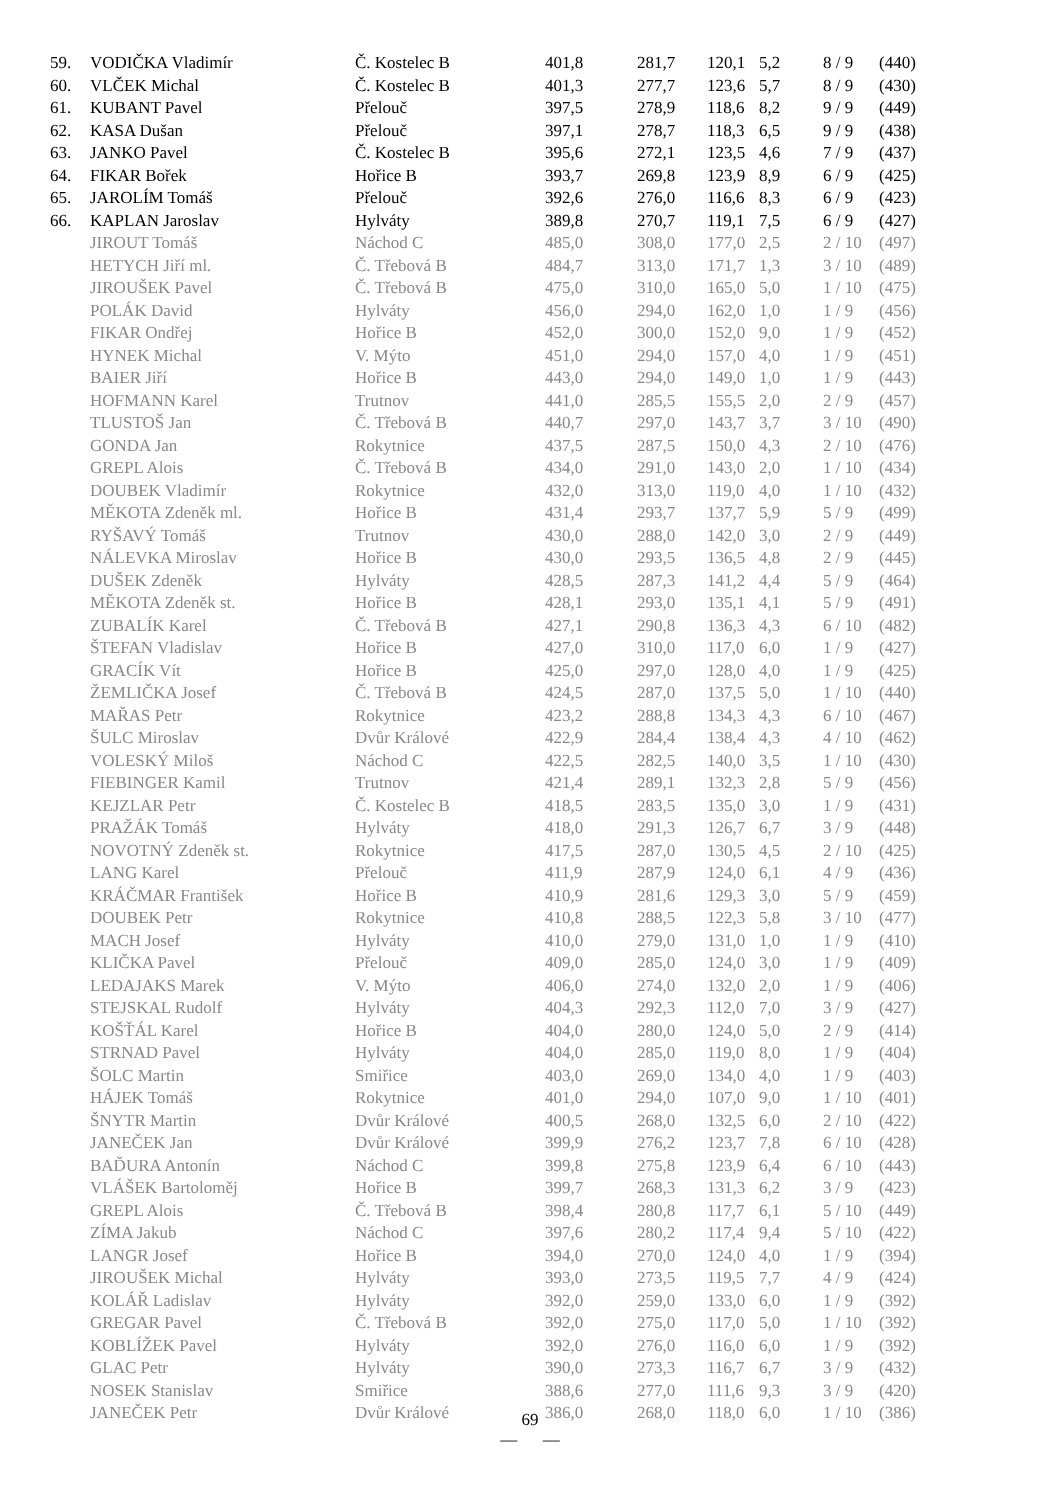| 59. | VODIČKA Vladimír | Č. Kostelec B | 401,8 | 281,7 | 120,1 | 5,2 | 8 / 9 | (440) |
| 60. | VLČEK Michal | Č. Kostelec B | 401,3 | 277,7 | 123,6 | 5,7 | 8 / 9 | (430) |
| 61. | KUBANT Pavel | Přelouč | 397,5 | 278,9 | 118,6 | 8,2 | 9 / 9 | (449) |
| 62. | KASA Dušan | Přelouč | 397,1 | 278,7 | 118,3 | 6,5 | 9 / 9 | (438) |
| 63. | JANKO Pavel | Č. Kostelec B | 395,6 | 272,1 | 123,5 | 4,6 | 7 / 9 | (437) |
| 64. | FIKAR Bořek | Hořice B | 393,7 | 269,8 | 123,9 | 8,9 | 6 / 9 | (425) |
| 65. | JAROLÍM Tomáš | Přelouč | 392,6 | 276,0 | 116,6 | 8,3 | 6 / 9 | (423) |
| 66. | KAPLAN Jaroslav | Hylváty | 389,8 | 270,7 | 119,1 | 7,5 | 6 / 9 | (427) |
| | JIROUT Tomáš | Náchod C | 485,0 | 308,0 | 177,0 | 2,5 | 2 / 10 | (497) |
| | HETYCH Jiří ml. | Č. Třebová B | 484,7 | 313,0 | 171,7 | 1,3 | 3 / 10 | (489) |
| | JIROUŠEK Pavel | Č. Třebová B | 475,0 | 310,0 | 165,0 | 5,0 | 1 / 10 | (475) |
| | POLÁK David | Hylváty | 456,0 | 294,0 | 162,0 | 1,0 | 1 / 9 | (456) |
| | FIKAR Ondřej | Hořice B | 452,0 | 300,0 | 152,0 | 9,0 | 1 / 9 | (452) |
| | HYNEK Michal | V. Mýto | 451,0 | 294,0 | 157,0 | 4,0 | 1 / 9 | (451) |
| | BAIER Jiří | Hořice B | 443,0 | 294,0 | 149,0 | 1,0 | 1 / 9 | (443) |
| | HOFMANN Karel | Trutnov | 441,0 | 285,5 | 155,5 | 2,0 | 2 / 9 | (457) |
| | TLUSTOŠ Jan | Č. Třebová B | 440,7 | 297,0 | 143,7 | 3,7 | 3 / 10 | (490) |
| | GONDA Jan | Rokytnice | 437,5 | 287,5 | 150,0 | 4,3 | 2 / 10 | (476) |
| | GREPL Alois | Č. Třebová B | 434,0 | 291,0 | 143,0 | 2,0 | 1 / 10 | (434) |
| | DOUBEK Vladimír | Rokytnice | 432,0 | 313,0 | 119,0 | 4,0 | 1 / 10 | (432) |
| | MĚKOTA Zdeněk ml. | Hořice B | 431,4 | 293,7 | 137,7 | 5,9 | 5 / 9 | (499) |
| | RYŠAVÝ Tomáš | Trutnov | 430,0 | 288,0 | 142,0 | 3,0 | 2 / 9 | (449) |
| | NÁLEVKA Miroslav | Hořice B | 430,0 | 293,5 | 136,5 | 4,8 | 2 / 9 | (445) |
| | DUŠEK Zdeněk | Hylváty | 428,5 | 287,3 | 141,2 | 4,4 | 5 / 9 | (464) |
| | MĚKOTA Zdeněk st. | Hořice B | 428,1 | 293,0 | 135,1 | 4,1 | 5 / 9 | (491) |
| | ZUBALÍK Karel | Č. Třebová B | 427,1 | 290,8 | 136,3 | 4,3 | 6 / 10 | (482) |
| | ŠTEFAN Vladislav | Hořice B | 427,0 | 310,0 | 117,0 | 6,0 | 1 / 9 | (427) |
| | GRACÍK Vít | Hořice B | 425,0 | 297,0 | 128,0 | 4,0 | 1 / 9 | (425) |
| | ŽEMLIČKA Josef | Č. Třebová B | 424,5 | 287,0 | 137,5 | 5,0 | 1 / 10 | (440) |
| | MAŘAS Petr | Rokytnice | 423,2 | 288,8 | 134,3 | 4,3 | 6 / 10 | (467) |
| | ŠULC Miroslav | Dvůr Králové | 422,9 | 284,4 | 138,4 | 4,3 | 4 / 10 | (462) |
| | VOLESKÝ Miloš | Náchod C | 422,5 | 282,5 | 140,0 | 3,5 | 1 / 10 | (430) |
| | FIEBINGER Kamil | Trutnov | 421,4 | 289,1 | 132,3 | 2,8 | 5 / 9 | (456) |
| | KEJZLAR Petr | Č. Kostelec B | 418,5 | 283,5 | 135,0 | 3,0 | 1 / 9 | (431) |
| | PRAŽÁK Tomáš | Hylváty | 418,0 | 291,3 | 126,7 | 6,7 | 3 / 9 | (448) |
| | NOVOTNÝ Zdeněk st. | Rokytnice | 417,5 | 287,0 | 130,5 | 4,5 | 2 / 10 | (425) |
| | LANG Karel | Přelouč | 411,9 | 287,9 | 124,0 | 6,1 | 4 / 9 | (436) |
| | KRÁČMAR František | Hořice B | 410,9 | 281,6 | 129,3 | 3,0 | 5 / 9 | (459) |
| | DOUBEK Petr | Rokytnice | 410,8 | 288,5 | 122,3 | 5,8 | 3 / 10 | (477) |
| | MACH Josef | Hylváty | 410,0 | 279,0 | 131,0 | 1,0 | 1 / 9 | (410) |
| | KLIČKA Pavel | Přelouč | 409,0 | 285,0 | 124,0 | 3,0 | 1 / 9 | (409) |
| | LEDAJAKS Marek | V. Mýto | 406,0 | 274,0 | 132,0 | 2,0 | 1 / 9 | (406) |
| | STEJSKAL Rudolf | Hylváty | 404,3 | 292,3 | 112,0 | 7,0 | 3 / 9 | (427) |
| | KOŠŤÁL Karel | Hořice B | 404,0 | 280,0 | 124,0 | 5,0 | 2 / 9 | (414) |
| | STRNAD Pavel | Hylváty | 404,0 | 285,0 | 119,0 | 8,0 | 1 / 9 | (404) |
| | ŠOLC Martin | Smiřice | 403,0 | 269,0 | 134,0 | 4,0 | 1 / 9 | (403) |
| | HÁJEK Tomáš | Rokytnice | 401,0 | 294,0 | 107,0 | 9,0 | 1 / 10 | (401) |
| | ŠNYTR Martin | Dvůr Králové | 400,5 | 268,0 | 132,5 | 6,0 | 2 / 10 | (422) |
| | JANEČEK Jan | Dvůr Králové | 399,9 | 276,2 | 123,7 | 7,8 | 6 / 10 | (428) |
| | BAĎURA Antonín | Náchod C | 399,8 | 275,8 | 123,9 | 6,4 | 6 / 10 | (443) |
| | VLÁŠEK Bartoloměj | Hořice B | 399,7 | 268,3 | 131,3 | 6,2 | 3 / 9 | (423) |
| | GREPL Alois | Č. Třebová B | 398,4 | 280,8 | 117,7 | 6,1 | 5 / 10 | (449) |
| | ZÍMA Jakub | Náchod C | 397,6 | 280,2 | 117,4 | 9,4 | 5 / 10 | (422) |
| | LANGR Josef | Hořice B | 394,0 | 270,0 | 124,0 | 4,0 | 1 / 9 | (394) |
| | JIROUŠEK Michal | Hylváty | 393,0 | 273,5 | 119,5 | 7,7 | 4 / 9 | (424) |
| | KOLÁŘ Ladislav | Hylváty | 392,0 | 259,0 | 133,0 | 6,0 | 1 / 9 | (392) |
| | GREGAR Pavel | Č. Třebová B | 392,0 | 275,0 | 117,0 | 5,0 | 1 / 10 | (392) |
| | KOBLÍŽEK Pavel | Hylváty | 392,0 | 276,0 | 116,0 | 6,0 | 1 / 9 | (392) |
| | GLAC Petr | Hylváty | 390,0 | 273,3 | 116,7 | 6,7 | 3 / 9 | (432) |
| | NOSEK Stanislav | Smiřice | 388,6 | 277,0 | 111,6 | 9,3 | 3 / 9 | (420) |
| | JANEČEK Petr | Dvůr Králové | 386,0 | 268,0 | 118,0 | 6,0 | 1 / 10 | (386) |
69
— —